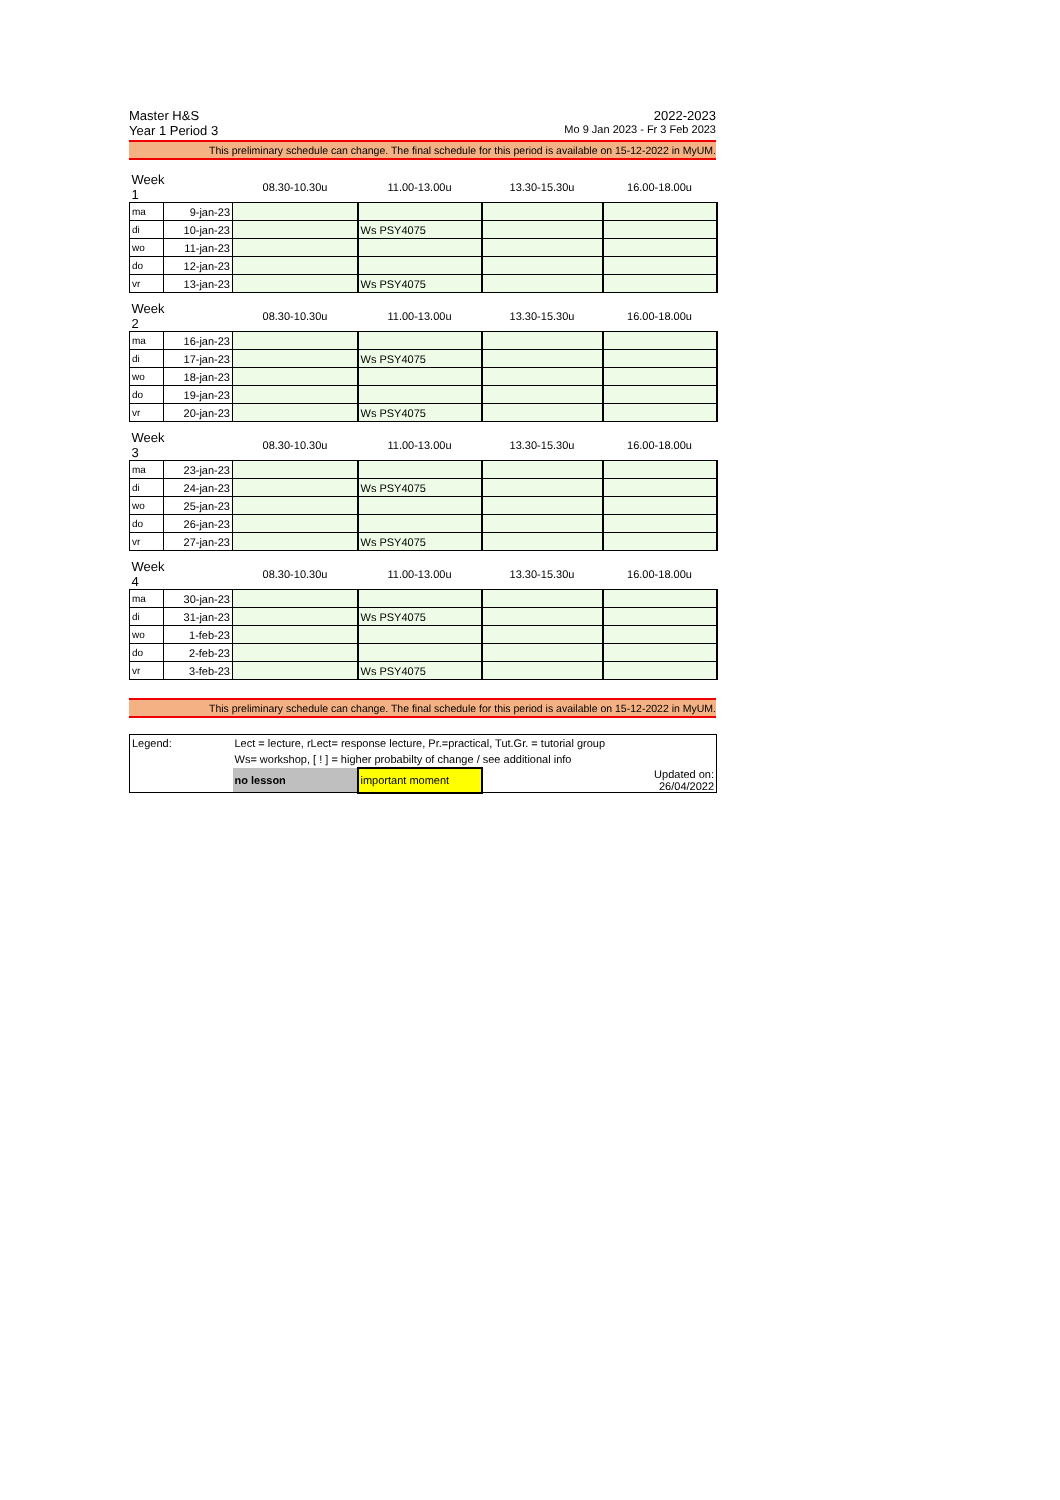Master H&S 2022-2023
Year 1 Period 3 Mo 9 Jan 2023 - Fr 3 Feb 2023
This preliminary schedule can change. The final schedule for this period is available on 15-12-2022 in MyUM.
| Week 1 | | 08.30-10.30u | 11.00-13.00u | 13.30-15.30u | 16.00-18.00u |
| --- | --- | --- | --- | --- | --- |
| ma | 9-jan-23 | | | | |
| di | 10-jan-23 | | Ws PSY4075 | | |
| wo | 11-jan-23 | | | | |
| do | 12-jan-23 | | | | |
| vr | 13-jan-23 | | Ws PSY4075 | | |
| Week 2 | | 08.30-10.30u | 11.00-13.00u | 13.30-15.30u | 16.00-18.00u |
| ma | 16-jan-23 | | | | |
| di | 17-jan-23 | | Ws PSY4075 | | |
| wo | 18-jan-23 | | | | |
| do | 19-jan-23 | | | | |
| vr | 20-jan-23 | | Ws PSY4075 | | |
| Week 3 | | 08.30-10.30u | 11.00-13.00u | 13.30-15.30u | 16.00-18.00u |
| ma | 23-jan-23 | | | | |
| di | 24-jan-23 | | Ws PSY4075 | | |
| wo | 25-jan-23 | | | | |
| do | 26-jan-23 | | | | |
| vr | 27-jan-23 | | Ws PSY4075 | | |
| Week 4 | | 08.30-10.30u | 11.00-13.00u | 13.30-15.30u | 16.00-18.00u |
| ma | 30-jan-23 | | | | |
| di | 31-jan-23 | | Ws PSY4075 | | |
| wo | 1-feb-23 | | | | |
| do | 2-feb-23 | | | | |
| vr | 3-feb-23 | | Ws PSY4075 | | |
This preliminary schedule can change. The final schedule for this period is available on 15-12-2022 in MyUM.
| Legend: | Lect = lecture, rLect= response lecture, Pr.=practical, Tut.Gr. = tutorial group | | | |
| | Ws= workshop, [ ! ] = higher probabilty of change / see additional info | | | |
| | no lesson | important moment | | Updated on: 26/04/2022 |